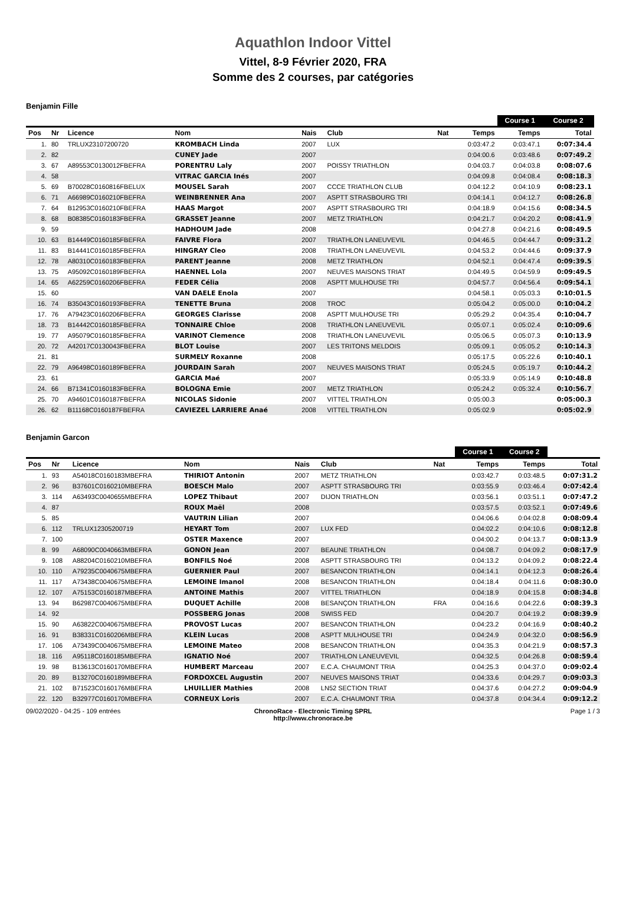Aquathlon Indoor Vittel
Vittel, 8-9 Février 2020, FRA
Somme des 2 courses, par catégories
Benjamin Fille
| | | | | | | | | Course 1 | Course 2 | |
| --- | --- | --- | --- | --- | --- | --- | --- | --- | --- | --- |
| Pos | Nr | Licence | Nom | Nais | Club | Nat | Temps | Temps | Total | |
| 1. | 80 | TRLUX23107200720 | KROMBACH Linda | 2007 | LUX | | 0:03:47.2 | 0:03:47.1 | 0:07:34.4 | |
| 2. | 82 | | CUNEY Jade | 2007 | | | 0:04:00.6 | 0:03:48.6 | 0:07:49.2 | |
| 3. | 67 | A89553C0130012FBEFRA | PORENTRU Laly | 2007 | POISSY TRIATHLON | | 0:04:03.7 | 0:04:03.8 | 0:08:07.6 | |
| 4. | 58 | | VITRAC GARCIA Inés | 2007 | | | 0:04:09.8 | 0:04:08.4 | 0:08:18.3 | |
| 5. | 69 | B70028C0160816FBELUX | MOUSEL Sarah | 2007 | CCCE TRIATHLON CLUB | | 0:04:12.2 | 0:04:10.9 | 0:08:23.1 | |
| 6. | 71 | A66989C0160210FBEFRA | WEINBRENNER Ana | 2007 | ASPTT STRASBOURG TRI | | 0:04:14.1 | 0:04:12.7 | 0:08:26.8 | |
| 7. | 64 | B12953C0160210FBEFRA | HAAS Margot | 2007 | ASPTT STRASBOURG TRI | | 0:04:18.9 | 0:04:15.6 | 0:08:34.5 | |
| 8. | 68 | B08385C0160183FBEFRA | GRASSET Jeanne | 2007 | METZ TRIATHLON | | 0:04:21.7 | 0:04:20.2 | 0:08:41.9 | |
| 9. | 59 | | HADHOUM Jade | 2008 | | | 0:04:27.8 | 0:04:21.6 | 0:08:49.5 | |
| 10. | 63 | B14449C0160185FBEFRA | FAIVRE Flora | 2007 | TRIATHLON LANEUVEVIL | | 0:04:46.5 | 0:04:44.7 | 0:09:31.2 | |
| 11. | 83 | B14441C0160185FBEFRA | HINGRAY Cleo | 2008 | TRIATHLON LANEUVEVIL | | 0:04:53.2 | 0:04:44.6 | 0:09:37.9 | |
| 12. | 78 | A80310C0160183FBEFRA | PARENT Jeanne | 2008 | METZ TRIATHLON | | 0:04:52.1 | 0:04:47.4 | 0:09:39.5 | |
| 13. | 75 | A95092C0160189FBEFRA | HAENNEL Lola | 2007 | NEUVES MAISONS TRIAT | | 0:04:49.5 | 0:04:59.9 | 0:09:49.5 | |
| 14. | 65 | A62259C0160206FBEFRA | FEDER Célia | 2008 | ASPTT MULHOUSE TRI | | 0:04:57.7 | 0:04:56.4 | 0:09:54.1 | |
| 15. | 60 | | VAN DAELE Enola | 2007 | | | 0:04:58.1 | 0:05:03.3 | 0:10:01.5 | |
| 16. | 74 | B35043C0160193FBEFRA | TENETTE Bruna | 2008 | TROC | | 0:05:04.2 | 0:05:00.0 | 0:10:04.2 | |
| 17. | 76 | A79423C0160206FBEFRA | GEORGES Clarisse | 2008 | ASPTT MULHOUSE TRI | | 0:05:29.2 | 0:04:35.4 | 0:10:04.7 | |
| 18. | 73 | B14442C0160185FBEFRA | TONNAIRE Chloe | 2008 | TRIATHLON LANEUVEVIL | | 0:05:07.1 | 0:05:02.4 | 0:10:09.6 | |
| 19. | 77 | A95079C0160185FBEFRA | VARINOT Clemence | 2008 | TRIATHLON LANEUVEVIL | | 0:05:06.5 | 0:05:07.3 | 0:10:13.9 | |
| 20. | 72 | A42017C0130043FBEFRA | BLOT Louise | 2007 | LES TRITONS MELDOIS | | 0:05:09.1 | 0:05:05.2 | 0:10:14.3 | |
| 21. | 81 | | SURMELY Roxanne | 2008 | | | 0:05:17.5 | 0:05:22.6 | 0:10:40.1 | |
| 22. | 79 | A96498C0160189FBEFRA | JOURDAIN Sarah | 2007 | NEUVES MAISONS TRIAT | | 0:05:24.5 | 0:05:19.7 | 0:10:44.2 | |
| 23. | 61 | | GARCIA Maé | 2007 | | | 0:05:33.9 | 0:05:14.9 | 0:10:48.8 | |
| 24. | 66 | B71341C0160183FBEFRA | BOLOGNA Emie | 2007 | METZ TRIATHLON | | 0:05:24.2 | 0:05:32.4 | 0:10:56.7 | |
| 25. | 70 | A94601C0160187FBEFRA | NICOLAS Sidonie | 2007 | VITTEL TRIATHLON | | 0:05:00.3 | | 0:05:00.3 | |
| 26. | 62 | B11168C0160187FBEFRA | CAVIEZEL LARRIERE Anaé | 2008 | VITTEL TRIATHLON | | 0:05:02.9 | | 0:05:02.9 | |
Benjamin Garcon
| | | | | | | | Course 1 | Course 2 | |
| --- | --- | --- | --- | --- | --- | --- | --- | --- | --- |
| Pos | Nr | Licence | Nom | Nais | Club | Nat | Temps | Temps | Total |
| 1. | 93 | A54018C0160183MBEFRA | THIRIOT Antonin | 2007 | METZ TRIATHLON | | 0:03:42.7 | 0:03:48.5 | 0:07:31.2 |
| 2. | 96 | B37601C0160210MBEFRA | BOESCH Malo | 2007 | ASPTT STRASBOURG TRI | | 0:03:55.9 | 0:03:46.4 | 0:07:42.4 |
| 3. | 114 | A63493C0040655MBEFRA | LOPEZ Thibaut | 2007 | DIJON TRIATHLON | | 0:03:56.1 | 0:03:51.1 | 0:07:47.2 |
| 4. | 87 | | ROUX Maël | 2008 | | | 0:03:57.5 | 0:03:52.1 | 0:07:49.6 |
| 5. | 85 | | VAUTRIN Lilian | 2007 | | | 0:04:06.6 | 0:04:02.8 | 0:08:09.4 |
| 6. | 112 | TRLUX12305200719 | HEYART Tom | 2007 | LUX FED | | 0:04:02.2 | 0:04:10.6 | 0:08:12.8 |
| 7. | 100 | | OSTER Maxence | 2007 | | | 0:04:00.2 | 0:04:13.7 | 0:08:13.9 |
| 8. | 99 | A68090C0040663MBEFRA | GONON Jean | 2007 | BEAUNE TRIATHLON | | 0:04:08.7 | 0:04:09.2 | 0:08:17.9 |
| 9. | 108 | A88204C0160210MBEFRA | BONFILS Noé | 2008 | ASPTT STRASBOURG TRI | | 0:04:13.2 | 0:04:09.2 | 0:08:22.4 |
| 10. | 110 | A79235C0040675MBEFRA | GUERNIER Paul | 2007 | BESANCON TRIATHLON | | 0:04:14.1 | 0:04:12.3 | 0:08:26.4 |
| 11. | 117 | A73438C0040675MBEFRA | LEMOINE Imanol | 2008 | BESANCON TRIATHLON | | 0:04:18.4 | 0:04:11.6 | 0:08:30.0 |
| 12. | 107 | A75153C0160187MBEFRA | ANTOINE Mathis | 2007 | VITTEL TRIATHLON | | 0:04:18.9 | 0:04:15.8 | 0:08:34.8 |
| 13. | 94 | B62987C0040675MBEFRA | DUQUET Achille | 2008 | BESANÇON TRIATHLON | FRA | 0:04:16.6 | 0:04:22.6 | 0:08:39.3 |
| 14. | 92 | | POSSBERG Jonas | 2008 | SWISS FED | | 0:04:20.7 | 0:04:19.2 | 0:08:39.9 |
| 15. | 90 | A63822C0040675MBEFRA | PROVOST Lucas | 2007 | BESANCON TRIATHLON | | 0:04:23.2 | 0:04:16.9 | 0:08:40.2 |
| 16. | 91 | B38331C0160206MBEFRA | KLEIN Lucas | 2008 | ASPTT MULHOUSE TRI | | 0:04:24.9 | 0:04:32.0 | 0:08:56.9 |
| 17. | 106 | A73439C0040675MBEFRA | LEMOINE Mateo | 2008 | BESANCON TRIATHLON | | 0:04:35.3 | 0:04:21.9 | 0:08:57.3 |
| 18. | 116 | A95118C0160185MBEFRA | IGNATIO Noé | 2007 | TRIATHLON LANEUVEVIL | | 0:04:32.5 | 0:04:26.8 | 0:08:59.4 |
| 19. | 98 | B13613C0160170MBEFRA | HUMBERT Marceau | 2007 | E.C.A. CHAUMONT TRIA | | 0:04:25.3 | 0:04:37.0 | 0:09:02.4 |
| 20. | 89 | B13270C0160189MBEFRA | FORDOXCEL Augustin | 2007 | NEUVES MAISONS TRIAT | | 0:04:33.6 | 0:04:29.7 | 0:09:03.3 |
| 21. | 102 | B71523C0160176MBEFRA | LHUILLIER Mathies | 2008 | LN52 SECTION TRIAT | | 0:04:37.6 | 0:04:27.2 | 0:09:04.9 |
| 22. | 120 | B32977C0160170MBEFRA | CORNEUX Loris | 2007 | E.C.A. CHAUMONT TRIA | | 0:04:37.8 | 0:04:34.4 | 0:09:12.2 |
09/02/2020 - 04:25 - 109 entrées
ChronoRace - Electronic Timing SPRL
http://www.chronorace.be
Page 1 / 3